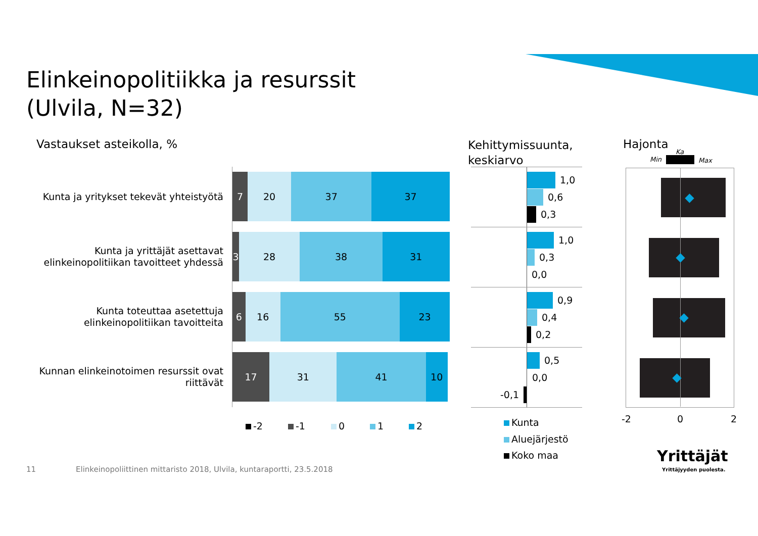Elinkeinopolitiikka ja resurssit
(Ulvila, N=32)
Vastaukset asteikolla, %
Kehittymissuunta,
keskiarvo
Hajonta
Min
Ka
Max
Kunta ja yritykset tekevät yhteistyötä
7 20 37 37
Kunta ja yrittäjät asettavat elinkeinopolitiikan tavoitteet yhdessä
3 28 38 31
Kunta toteuttaa asetettuja elinkeinopolitiikan tavoitteita
6 16 55 23
Kunnan elinkeinotoimen resurssit ovat riittävät
17 31 41 10
-2 -1 0 1 2
1,0
0,6
0,3
1,0
0,3
0,0
0,9
0,4
0,2
0,5
0,0
-0,1
Kunta
Aluejärjestö
Koko maa
-2 0 2
Yrittäjät
Yrittäjyyden puolesta.
11
Elinkeinopoliittinen mittaristo 2018, Ulvila, kuntaraportti, 23.5.2018